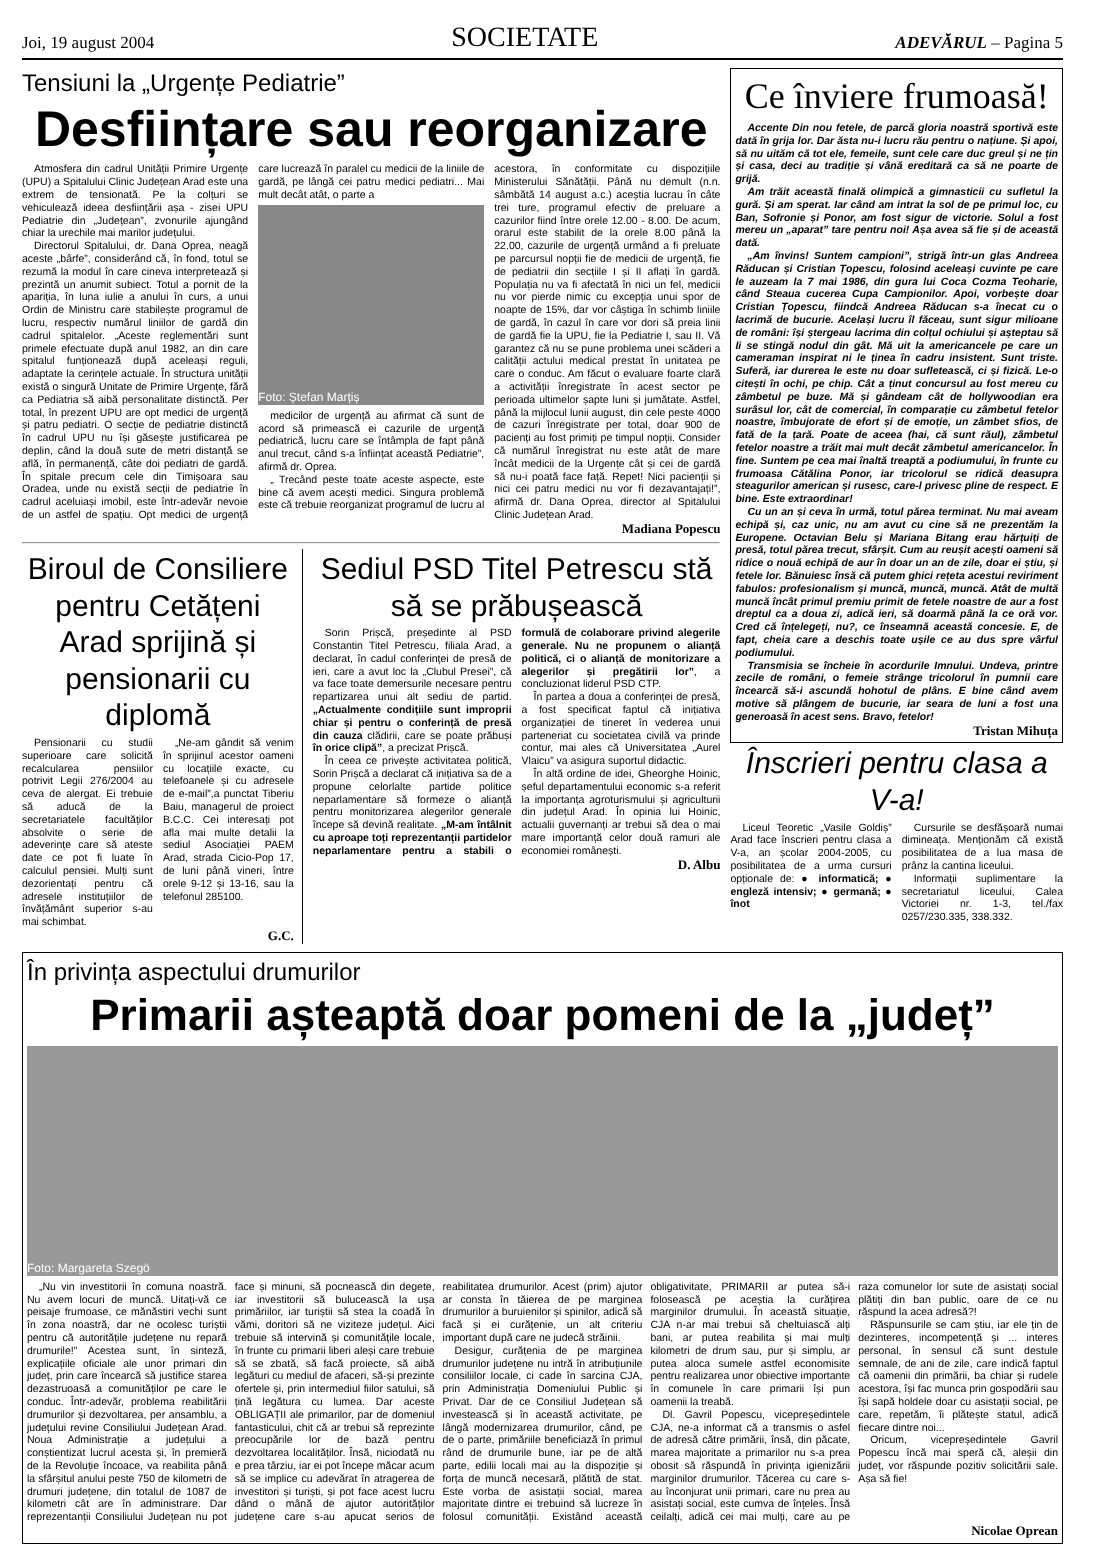Joi, 19 august 2004 SOCIETATE ADEVĂRUL – Pagina 5
Tensiuni la „Urgențe Pediatrie”
Desființare sau reorganizare
Atmosfera din cadrul Unității Primire Urgențe (UPU) a Spitalului Clinic Județean Arad este una extrem de tensionată. Pe la colțuri se vehiculează ideea desființării așa - zisei UPU Pediatrie din „Județean”, zvonurile ajungând chiar la urechile mai marilor județului.
Directorul Spitalului, dr. Dana Oprea, neagă aceste „bârfe”, considerând că, în fond, totul se rezumă la modul în care cineva interpretează și prezintă un anumit subiect. Totul a pornit de la apariția, în luna iulie a anului în curs, a unui Ordin de Ministru care stabilește programul de lucru, respectiv numărul liniilor de gardă din cadrul spitalelor. „Aceste reglementări sunt primele efectuate după anul 1982, an din care spitalul funționează după aceleași reguli, adaptate la cerințele actuale. În structura unității există o singură Unitate de Primire Urgențe, fără ca Pediatria să aibă personalitate distinctă. Per total, în prezent UPU are opt medici de urgență și patru pediatri. O secție de pediatrie distinctă în cadrul UPU nu își găsește justificarea pe deplin, când la două sute de metri distanță se află, în permanență, câte doi pediatri de gardă. În spitale precum cele din Timișoara sau Oradea, unde nu există secții de pediatrie în cadrul aceluiași imobil, este într-adevăr nevoie de un astfel de spațiu. Opt medici de urgență care lucrează în paralel cu medicii de la liniile de gardă, pe lângă cei patru medici pediatri... Mai mult decât atât, o parte a
Foto: Ștefan Marțiș
medicilor de urgență au afirmat că sunt de acord să primească ei cazurile de urgență pediatrică, lucru care se întâmpla de fapt până anul trecut, când s-a înființat această Pediatrie”, afirmă dr. Oprea.
„ Trecând peste toate aceste aspecte, este bine că avem acești medici. Singura problemă este că trebuie reorganizat programul de lucru al acestora, în conformitate cu dispozițiile Ministerului Sănătății. Până nu demult (n.n. sâmbătă 14 august a.c.) aceștia lucrau în câte trei ture, programul efectiv de preluare a cazurilor fiind între orele 12.00 - 8.00. De acum, orarul este stabilit de la orele 8.00 până la 22.00, cazurile de urgență urmând a fi preluate pe parcursul nopții fie de medicii de urgență, fie de pediatrii din secțiile I și II aflați în gardă. Populația nu va fi afectată în nici un fel, medicii nu vor pierde nimic cu excepția unui spor de noapte de 15%, dar vor câștiga în schimb liniile de gardă, în cazul în care vor dori să preia linii de gardă fie la UPU, fie la Pediatrie I, sau II. Vă garantez că nu se pune problema unei scăderi a calității actului medical prestat în unitatea pe care o conduc. Am făcut o evaluare foarte clară a activității înregistrate în acest sector pe perioada ultimelor șapte luni și jumătate. Astfel, până la mijlocul lunii august, din cele peste 4000 de cazuri înregistrate per total, doar 900 de pacienți au fost primiți pe timpul nopții. Consider că numărul înregistrat nu este atât de mare încât medicii de la Urgențe cât și cei de gardă să nu-i poată face față. Repet! Nici pacienții și nici cei patru medici nu vor fi dezavantajați!”, afirmă dr. Dana Oprea, director al Spitalului Clinic Județean Arad.
Madiana Popescu
Biroul de Consiliere pentru Cetățeni Arad sprijină și pensionarii cu diplomă
Pensionarii cu studii superioare care solicită recalcularea pensiilor potrivit Legii 276/2004 au ceva de alergat. Ei trebuie să aducă de la secretariatele facultăților absolvite o serie de adeverințe care să ateste date ce pot fi luate în calculul pensiei. Mulți sunt dezorientați pentru că adresele instituțiilor de învățământ superior s-au mai schimbat.
„Ne-am gândit să venim în sprijinul acestor oameni cu locațiile exacte, cu telefoanele și cu adresele de e-mail”,a punctat Tiberiu Baiu, managerul de proiect B.C.C. Cei interesați pot afla mai multe detalii la sediul Asociației PAEM Arad, strada Cicio-Pop 17, de luni până vineri, între orele 9-12 și 13-16, sau la telefonul 285100.
G.C.
Sediul PSD Titel Petrescu stă să se prăbușească
Sorin Prișcă, președinte al PSD Constantin Titel Petrescu, filiala Arad, a declarat, în cadul conferinței de presă de ieri, care a avut loc la „Clubul Presei”, că va face toate demersurile necesare pentru repartizarea unui alt sediu de partid. „Actualmente condițiile sunt improprii chiar și pentru o conferință de presă din cauza clădirii, care se poate prăbuși în orice clipă”, a precizat Prișcă.
În ceea ce privește activitatea politică, Sorin Prișcă a declarat că inițiativa sa de a propune celorlalte partide politice neparlamentare să formeze o alianță pentru monitorizarea alegerilor generale începe să devină realitate. „M-am întâlnit cu aproape toți reprezentanții partidelor neparlamentare pentru a stabili o formulă de colaborare privind alegerile generale. Nu ne propunem o alianță politică, ci o alianță de monitorizare a alegerilor și pregătirii lor”, a concluzionat liderul PSD CTP.
În partea a doua a conferinței de presă, a fost specificat faptul că inițiativa organizației de tineret în vederea unui parteneriat cu societatea civilă va prinde contur, mai ales că Universitatea „Aurel Vlaicu” va asigura suportul didactic.
În altă ordine de idei, Gheorghe Hoinic, șeful departamentului economic s-a referit la importanța agroturismului și agriculturii din județul Arad. În opinia lui Hoinic, actualii guvernanți ar trebui să dea o mai mare importanță celor două ramuri ale economiei românești.
D. Albu
Ce înviere frumoasă!
Accente Din nou fetele, de parcă gloria noastră sportivă este dată în grija lor. Dar ăsta nu-i lucru rău pentru o națiune. Și apoi, să nu uităm că tot ele, femeile, sunt cele care duc greul și ne țin și casa, deci au tradiție și vână ereditară ca să ne poarte de grijă.
Am trăit această finală olimpică a gimnasticii cu sufletul la gură. Și am sperat. Iar când am intrat la sol de pe primul loc, cu Ban, Sofronie și Ponor, am fost sigur de victorie. Solul a fost mereu un „aparat” tare pentru noi! Așa avea să fie și de această dată.
„Am învins! Suntem campioni”, strigă într-un glas Andreea Răducan și Cristian Țopescu, folosind aceleași cuvinte pe care le auzeam la 7 mai 1986, din gura lui Coca Cozma Teoharie, când Steaua cucerea Cupa Campionilor. Apoi, vorbește doar Cristian Țopescu, fiindcă Andreea Răducan s-a înecat cu o lacrimă de bucurie. Același lucru îl făceau, sunt sigur milioane de români: își ștergeau lacrima din colțul ochiului și așteptau să li se stingă nodul din gât. Mă uit la americancele pe care un cameraman inspirat ni le ținea în cadru insistent. Sunt triste. Suferă, iar durerea le este nu doar sufletească, ci și fizică. Le-o citești în ochi, pe chip. Cât a ținut concursul au fost mereu cu zâmbetul pe buze. Mă și gândeam cât de hollywoodian era surâsul lor, cât de comercial, în comparație cu zâmbetul fetelor noastre, îmbujorate de efort și de emoție, un zâmbet sfios, de fată de la țară. Poate de aceea (hai, că sunt răul), zâmbetul fetelor noastre a trăit mai mult decât zâmbetul americancelor. În fine. Suntem pe cea mai înaltă treaptă a podiumului, în frunte cu frumoasa Cătălina Ponor, iar tricolorul se ridică deasupra steagurilor american și rusesc, care-l privesc pline de respect. E bine. Este extraordinar!
Cu un an și ceva în urmă, totul părea terminat. Nu mai aveam echipă și, caz unic, nu am avut cu cine să ne prezentăm la Europene. Octavian Belu și Mariana Bitang erau hărțuiți de presă, totul părea trecut, sfârșit. Cum au reușit acești oameni să ridice o nouă echipă de aur în doar un an de zile, doar ei știu, și fetele lor. Bănuiesc însă că putem ghici rețeta acestui reviriment fabulos: profesionalism și muncă, muncă, muncă. Atât de multă muncă încât primul premiu primit de fetele noastre de aur a fost dreptul ca a doua zi, adică ieri, să doarmă până la ce oră vor. Cred că înțelegeți, nu?, ce înseamnă această concesie. E, de fapt, cheia care a deschis toate ușile ce au dus spre vârful podiumului.
Transmisia se încheie în acordurile Imnului. Undeva, printre zecile de români, o femeie strânge tricolorul în pumnii care încearcă să-i ascundă hohotul de plâns. E bine când avem motive să plângem de bucurie, iar seara de luni a fost una generoasă în acest sens. Bravo, fetelor!
Tristan Mihuța
Înscrieri pentru clasa a V-a!
Liceul Teoretic „Vasile Goldiș” Arad face înscrieri pentru clasa a V-a, an școlar 2004-2005, cu posibilitatea de a urma cursuri opționale de: ● informatică; ● engleză intensiv; ● germană; ● înot
Cursurile se desfășoară numai dimineața. Menționăm că există posibilitatea de a lua masa de prânz la cantina liceului.
Informații suplimentare la secretariatul liceului, Calea Victoriei nr. 1-3, tel./fax 0257/230.335, 338.332.
În privința aspectului drumurilor
Primarii așteaptă doar pomeni de la „județ”
Foto: Margareta Szegö
„Nu vin investitorii în comuna noastră. Nu avem locuri de muncă. Uitați-vă ce peisaje frumoase, ce mănăstiri vechi sunt în zona noastră, dar ne ocolesc turiștii pentru că autoritățile județene nu repară drumurile!” Acestea sunt, în sinteză, explicațiile oficiale ale unor primari din județ, prin care încearcă să justifice starea dezastruoasă a comunităților pe care le conduc. Într-adevăr, problema reabilitării drumurilor și dezvoltarea, per ansamblu, a județului revine Consiliului Județean Arad. Noua Administrație a județului a conștientizat lucrul acesta și, în premieră de la Revoluție încoace, va reabilita până la sfârșitul anului peste 750 de kilometri de drumuri județene, din totalul de 1087 de kilometri cât are în administrare. Dar reprezentanții Consiliului Județean nu pot face și minuni, să pocnească din degete, iar investitorii să bulucească la ușa primăriilor, iar turiștii să stea la coadă în vămi, doritori să ne viziteze județul. Aici trebuie să intervină și comunitățile locale, în frunte cu primarii liberi aleși care trebuie să se zbată, să facă proiecte, să aibă legături cu mediul de afaceri, să-și prezinte ofertele și, prin intermediul fiilor satului, să țină legătura cu lumea. Dar aceste OBLIGAȚII ale primarilor, par de domeniul fantasticului, chit că ar trebui să reprezinte preocupările lor de bază pentru dezvoltarea localităților. Însă, niciodată nu e prea târziu, iar ei pot începe măcar acum să se implice cu adevărat în atragerea de investitori și turiști, și pot face acest lucru dând o mână de ajutor autorităților județene care s-au apucat serios de reabilitatea drumurilor. Acest (prim) ajutor ar consta în tăierea de pe marginea drumurilor a buruienilor și spinilor, adică să facă și ei curățenie, un alt criteriu important după care ne judecă străinii.
Desigur, curățenia de pe marginea drumurilor județene nu intră în atribuțiunile consiliilor locale, ci cade în sarcina CJA, prin Administrația Domeniului Public și Privat. Dar de ce Consiliul Județean să investească și în această activitate, pe lângă modernizarea drumurilor, când, pe de o parte, primăriile beneficiază în primul rând de drumurile bune, iar pe de altă parte, edilii locali mai au la dispoziție și forța de muncă necesară, plătită de stat. Este vorba de asistații social, marea majoritate dintre ei trebuind să lucreze în folosul comunității. Existând această obligativitate, PRIMARII ar putea să-i folosească pe aceștia la curățirea marginilor drumului. În această situație, CJA n-ar mai trebui să cheltuiască alți bani, ar putea reabilita și mai mulți kilometri de drum sau, pur și simplu, ar putea aloca sumele astfel economisite pentru realizarea unor obiective importante în comunele în care primarii își pun oamenii la treabă.
Dl. Gavril Popescu, vicepreședintele CJA, ne-a informat că a transmis o asfel de adresă către primării, însă, din păcate, marea majoritate a primarilor nu s-a prea obosit să răspundă în privința igienizării marginilor drumurilor. Tăcerea cu care s-au înconjurat unii primari, care nu prea au asistați social, este cumva de înțeles. Însă ceilalți, adică cei mai mulți, care au pe raza comunelor lor sute de asistați social plătiți din ban public, oare de ce nu răspund la acea adresă?!
Răspunsurile se cam știu, iar ele țin de dezinteres, incompetență și ... interes personal, în sensul că sunt destule semnale, de ani de zile, care indică faptul că oamenii din primării, ba chiar și rudele acestora, își fac munca prin gospodării sau își sapă holdele doar cu asistații social, pe care, repetăm, îi plătește statul, adică fiecare dintre noi...
Oricum, vicepreședintele Gavril Popescu încă mai speră că, aleșii din județ, vor răspunde pozitiv solicitării sale. Așa să fie!
Nicolae Oprean